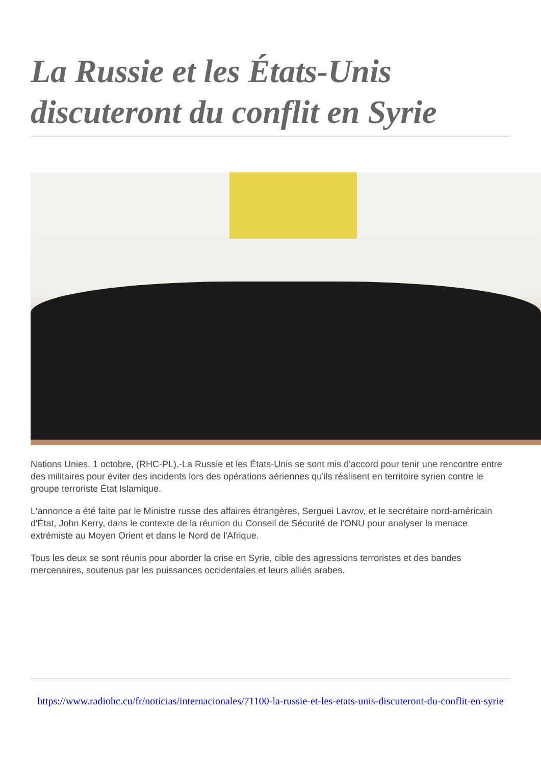La Russie et les États-Unis discuteront du conflit en Syrie
Nations Unies, 1 octobre, (RHC-PL).-La Russie et les États-Unis se sont mis d'accord pour tenir une rencontre entre des militaires pour éviter des incidents lors des opérations aériennes qu'ils réalisent en territoire syrien contre le groupe terroriste État Islamique.
L'annonce a été faite par le Ministre russe des affaires étrangères, Serguei Lavrov, et le secrétaire nord-américain d'État, John Kerry, dans le contexte de la réunion du Conseil de Sécurité de l'ONU pour analyser la menace extrémiste au Moyen Orient et dans le Nord de l'Afrique.
Tous les deux se sont réunis pour aborder la crise en Syrie, cible des agressions terroristes et des bandes mercenaires, soutenus par les puissances occidentales et leurs alliés arabes.
https://www.radiohc.cu/fr/noticias/internacionales/71100-la-russie-et-les-etats-unis-discuteront-du-conflit-en-syrie